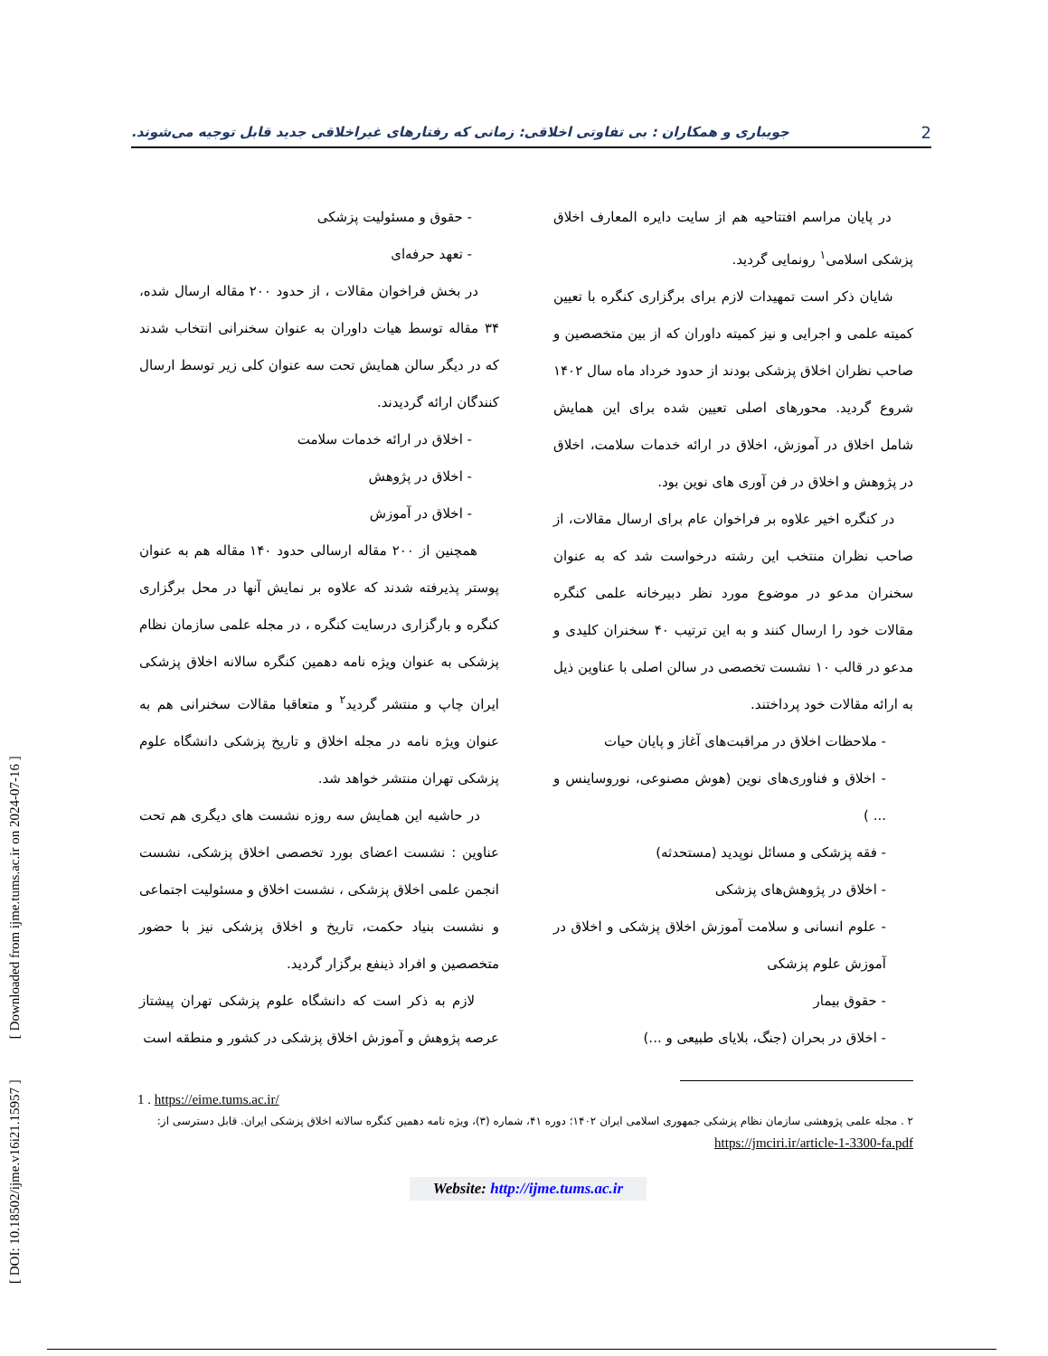[ DOI: 10.18502/ijme.v16i21.15957 ] [ Downloaded from ijme.tums.ac.ir on 2024-07-16 ]
2 جویباری و همکاران : بی تفاوتی اخلاقی: زمانی که رفتارهای غیراخلاقی جدید قابل توجیه می‌شوند.
در پایان مراسم افتتاحیه هم از سایت دایره المعارف اخلاق پزشکی اسلامی<sup>۱</sup> رونمایی گردید.
شایان ذکر است تمهیدات لازم برای برگزاری کنگره با تعیین کمیته علمی و اجرایی و نیز کمیته داوران که از بین متخصصین و صاحب نظران اخلاق پزشکی بودند از حدود خرداد ماه سال ۱۴۰۲ شروع گردید. محورهای اصلی تعیین شده برای این همایش شامل اخلاق در آموزش، اخلاق در ارائه خدمات سلامت، اخلاق در پژوهش و اخلاق در فن آوری های نوین بود.
در کنگره اخیر علاوه بر فراخوان عام برای ارسال مقالات، از صاحب نظران منتخب این رشته درخواست شد که به عنوان سخنران مدعو در موضوع مورد نظر دبیرخانه علمی کنگره مقالات خود را ارسال کنند و به این ترتیب ۴۰ سخنران کلیدی و مدعو در قالب ۱۰ نشست تخصصی در سالن اصلی با عناوین ذیل به ارائه مقالات خود پرداختند.
- ملاحظات اخلاق در مراقبت‌های آغاز و پایان حیات
- اخلاق و فناوری‌های نوین (هوش مصنوعی، نوروساینس و ... )
- فقه پزشکی و مسائل نوپدید (مستحدثه)
- اخلاق در پژوهش‌های پزشکی
- علوم انسانی و سلامت آموزش اخلاق پزشکی و اخلاق در آموزش علوم پزشکی
- حقوق بیمار
- اخلاق در بحران (جنگ، بلایای طبیعی و ...)
- حقوق و مسئولیت پزشکی
- تعهد حرفه‌ای
در بخش فراخوان مقالات ، از حدود ۲۰۰ مقاله ارسال شده، ۳۴ مقاله توسط هیات داوران به عنوان سخنرانی انتخاب شدند که در دیگر سالن همایش تحت سه عنوان کلی زیر توسط ارسال کنندگان ارائه گردیدند.
- اخلاق در ارائه خدمات سلامت
- اخلاق در پژوهش
- اخلاق در آموزش
همچنین از ۲۰۰ مقاله ارسالی حدود ۱۴۰ مقاله هم به عنوان پوستر پذیرفته شدند که علاوه بر نمایش آنها در محل برگزاری کنگره و بارگزاری درسایت کنگره ، در مجله علمی سازمان نظام پزشکی به عنوان ویژه نامه دهمین کنگره سالانه اخلاق پزشکی ایران چاپ و منتشر گردید<sup>۲</sup> و متعاقبا مقالات سخنرانی هم به عنوان ویژه نامه در مجله اخلاق و تاریخ پزشکی دانشگاه علوم پزشکی تهران منتشر خواهد شد.
در حاشیه این همایش سه روزه نشست های دیگری هم تحت عناوین : نشست اعضای بورد تخصصی اخلاق پزشکی، نشست انجمن علمی اخلاق پزشکی ، نشست اخلاق و مسئولیت اجتماعی و نشست بنیاد حکمت، تاریخ و اخلاق پزشکی نیز با حضور متخصصین و افراد ذینفع برگزار گردید.
لازم به ذکر است که دانشگاه علوم پزشکی تهران پیشتاز عرصه پژوهش و آموزش اخلاق پزشکی در کشور و منطقه است
1 . https://eime.tums.ac.ir/
۲ . مجله علمی پژوهشی سازمان نظام پزشکی جمهوری اسلامی ایران ۱۴۰۲؛ دوره ۴۱، شماره (۳)، ویژه نامه دهمین کنگره سالانه اخلاق پزشکی ایران. قابل دسترسی از: https://jmciri.ir/article-1-3300-fa.pdf
Website: http://ijme.tums.ac.ir